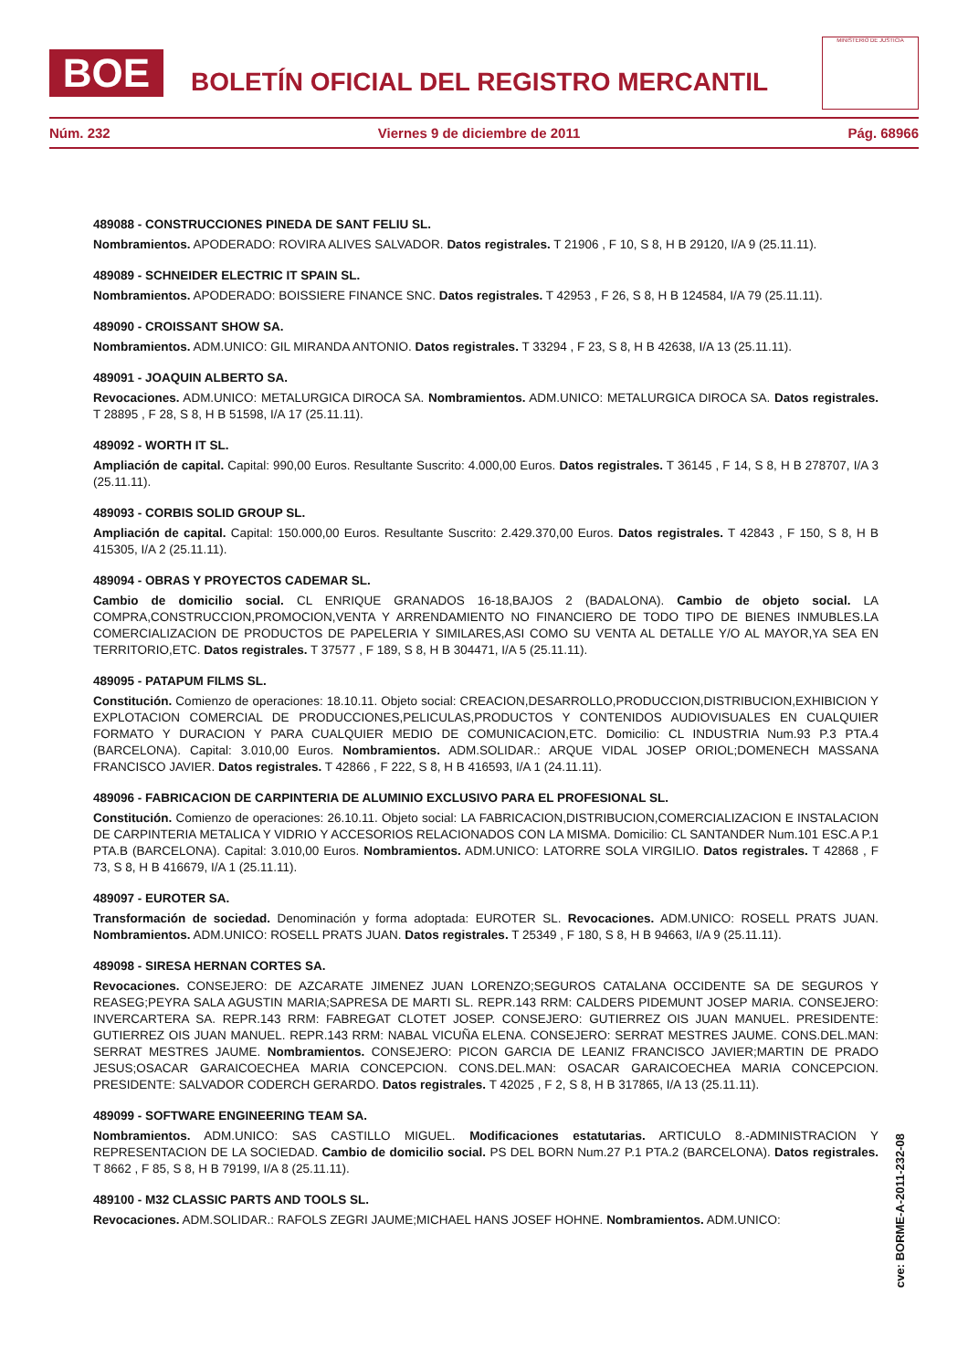BOE
BOLETÍN OFICIAL DEL REGISTRO MERCANTIL
MINISTERIO DE JUSTICIA
Núm. 232 Viernes 9 de diciembre de 2011 Pág. 68966
489088 - CONSTRUCCIONES PINEDA DE SANT FELIU SL.
Nombramientos. APODERADO: ROVIRA ALIVES SALVADOR. Datos registrales. T 21906 , F 10, S 8, H B 29120, I/A 9 (25.11.11).
489089 - SCHNEIDER ELECTRIC IT SPAIN SL.
Nombramientos. APODERADO: BOISSIERE FINANCE SNC. Datos registrales. T 42953 , F 26, S 8, H B 124584, I/A 79 (25.11.11).
489090 - CROISSANT SHOW SA.
Nombramientos. ADM.UNICO: GIL MIRANDA ANTONIO. Datos registrales. T 33294 , F 23, S 8, H B 42638, I/A 13 (25.11.11).
489091 - JOAQUIN ALBERTO SA.
Revocaciones. ADM.UNICO: METALURGICA DIROCA SA. Nombramientos. ADM.UNICO: METALURGICA DIROCA SA. Datos registrales. T 28895 , F 28, S 8, H B 51598, I/A 17 (25.11.11).
489092 - WORTH IT SL.
Ampliación de capital. Capital: 990,00 Euros. Resultante Suscrito: 4.000,00 Euros. Datos registrales. T 36145 , F 14, S 8, H B 278707, I/A 3 (25.11.11).
489093 - CORBIS SOLID GROUP SL.
Ampliación de capital. Capital: 150.000,00 Euros. Resultante Suscrito: 2.429.370,00 Euros. Datos registrales. T 42843 , F 150, S 8, H B 415305, I/A 2 (25.11.11).
489094 - OBRAS Y PROYECTOS CADEMAR SL.
Cambio de domicilio social. CL ENRIQUE GRANADOS 16-18,BAJOS 2 (BADALONA). Cambio de objeto social. LA COMPRA,CONSTRUCCION,PROMOCION,VENTA Y ARRENDAMIENTO NO FINANCIERO DE TODO TIPO DE BIENES INMUBLES.LA COMERCIALIZACION DE PRODUCTOS DE PAPELERIA Y SIMILARES,ASI COMO SU VENTA AL DETALLE Y/O AL MAYOR,YA SEA EN TERRITORIO,ETC. Datos registrales. T 37577 , F 189, S 8, H B 304471, I/A 5 (25.11.11).
489095 - PATAPUM FILMS SL.
Constitución. Comienzo de operaciones: 18.10.11. Objeto social: CREACION,DESARROLLO,PRODUCCION,DISTRIBUCION,EXHIBICION Y EXPLOTACION COMERCIAL DE PRODUCCIONES,PELICULAS,PRODUCTOS Y CONTENIDOS AUDIOVISUALES EN CUALQUIER FORMATO Y DURACION Y PARA CUALQUIER MEDIO DE COMUNICACION,ETC. Domicilio: CL INDUSTRIA Num.93 P.3 PTA.4 (BARCELONA). Capital: 3.010,00 Euros. Nombramientos. ADM.SOLIDAR.: ARQUE VIDAL JOSEP ORIOL;DOMENECH MASSANA FRANCISCO JAVIER. Datos registrales. T 42866 , F 222, S 8, H B 416593, I/A 1 (24.11.11).
489096 - FABRICACION DE CARPINTERIA DE ALUMINIO EXCLUSIVO PARA EL PROFESIONAL SL.
Constitución. Comienzo de operaciones: 26.10.11. Objeto social: LA FABRICACION,DISTRIBUCION,COMERCIALIZACION E INSTALACION DE CARPINTERIA METALICA Y VIDRIO Y ACCESORIOS RELACIONADOS CON LA MISMA. Domicilio: CL SANTANDER Num.101 ESC.A P.1 PTA.B (BARCELONA). Capital: 3.010,00 Euros. Nombramientos. ADM.UNICO: LATORRE SOLA VIRGILIO. Datos registrales. T 42868 , F 73, S 8, H B 416679, I/A 1 (25.11.11).
489097 - EUROTER SA.
Transformación de sociedad. Denominación y forma adoptada: EUROTER SL. Revocaciones. ADM.UNICO: ROSELL PRATS JUAN. Nombramientos. ADM.UNICO: ROSELL PRATS JUAN. Datos registrales. T 25349 , F 180, S 8, H B 94663, I/A 9 (25.11.11).
489098 - SIRESA HERNAN CORTES SA.
Revocaciones. CONSEJERO: DE AZCARATE JIMENEZ JUAN LORENZO;SEGUROS CATALANA OCCIDENTE SA DE SEGUROS Y REASEG;PEYRA SALA AGUSTIN MARIA;SAPRESA DE MARTI SL. REPR.143 RRM: CALDERS PIDEMUNT JOSEP MARIA. CONSEJERO: INVERCARTERA SA. REPR.143 RRM: FABREGAT CLOTET JOSEP. CONSEJERO: GUTIERREZ OIS JUAN MANUEL. PRESIDENTE: GUTIERREZ OIS JUAN MANUEL. REPR.143 RRM: NABAL VICUÑA ELENA. CONSEJERO: SERRAT MESTRES JAUME. CONS.DEL.MAN: SERRAT MESTRES JAUME. Nombramientos. CONSEJERO: PICON GARCIA DE LEANIZ FRANCISCO JAVIER;MARTIN DE PRADO JESUS;OSACAR GARAICOECHEA MARIA CONCEPCION. CONS.DEL.MAN: OSACAR GARAICOECHEA MARIA CONCEPCION. PRESIDENTE: SALVADOR CODERCH GERARDO. Datos registrales. T 42025 , F 2, S 8, H B 317865, I/A 13 (25.11.11).
489099 - SOFTWARE ENGINEERING TEAM SA.
Nombramientos. ADM.UNICO: SAS CASTILLO MIGUEL. Modificaciones estatutarias. ARTICULO 8.-ADMINISTRACION Y REPRESENTACION DE LA SOCIEDAD. Cambio de domicilio social. PS DEL BORN Num.27 P.1 PTA.2 (BARCELONA). Datos registrales. T 8662 , F 85, S 8, H B 79199, I/A 8 (25.11.11).
489100 - M32 CLASSIC PARTS AND TOOLS SL.
Revocaciones. ADM.SOLIDAR.: RAFOLS ZEGRI JAUME;MICHAEL HANS JOSEF HOHNE. Nombramientos. ADM.UNICO:
cve: BORME-A-2011-232-08